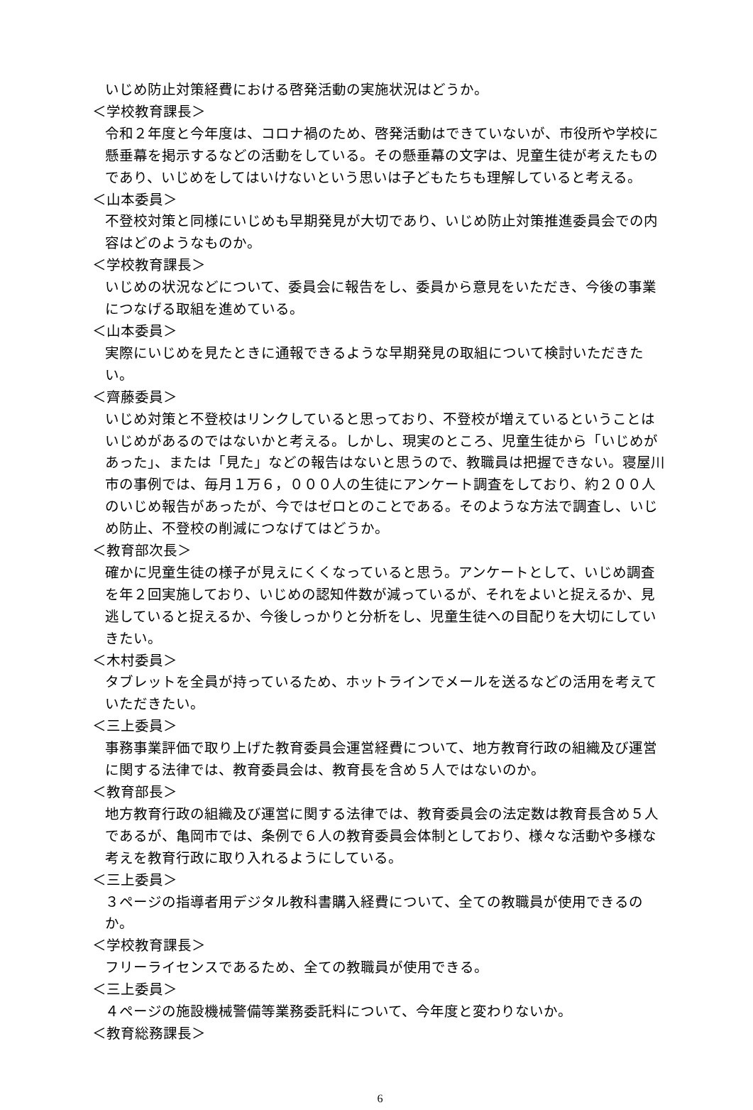いじめ防止対策経費における啓発活動の実施状況はどうか。
＜学校教育課長＞
令和２年度と今年度は、コロナ禍のため、啓発活動はできていないが、市役所や学校に懸垂幕を掲示するなどの活動をしている。その懸垂幕の文字は、児童生徒が考えたものであり、いじめをしてはいけないという思いは子どもたちも理解していると考える。
＜山本委員＞
不登校対策と同様にいじめも早期発見が大切であり、いじめ防止対策推進委員会での内容はどのようなものか。
＜学校教育課長＞
いじめの状況などについて、委員会に報告をし、委員から意見をいただき、今後の事業につなげる取組を進めている。
＜山本委員＞
実際にいじめを見たときに通報できるような早期発見の取組について検討いただきたい。
＜齊藤委員＞
いじめ対策と不登校はリンクしていると思っており、不登校が増えているということはいじめがあるのではないかと考える。しかし、現実のところ、児童生徒から「いじめがあった」、または「見た」などの報告はないと思うので、教職員は把握できない。寝屋川市の事例では、毎月１万６，０００人の生徒にアンケート調査をしており、約２００人のいじめ報告があったが、今ではゼロとのことである。そのような方法で調査し、いじめ防止、不登校の削減につなげてはどうか。
＜教育部次長＞
確かに児童生徒の様子が見えにくくなっていると思う。アンケートとして、いじめ調査を年２回実施しており、いじめの認知件数が減っているが、それをよいと捉えるか、見逃していると捉えるか、今後しっかりと分析をし、児童生徒への目配りを大切にしていきたい。
＜木村委員＞
タブレットを全員が持っているため、ホットラインでメールを送るなどの活用を考えていただきたい。
＜三上委員＞
事務事業評価で取り上げた教育委員会運営経費について、地方教育行政の組織及び運営に関する法律では、教育委員会は、教育長を含め５人ではないのか。
＜教育部長＞
地方教育行政の組織及び運営に関する法律では、教育委員会の法定数は教育長含め５人であるが、亀岡市では、条例で６人の教育委員会体制としており、様々な活動や多様な考えを教育行政に取り入れるようにしている。
＜三上委員＞
３ページの指導者用デジタル教科書購入経費について、全ての教職員が使用できるのか。
＜学校教育課長＞
フリーライセンスであるため、全ての教職員が使用できる。
＜三上委員＞
４ページの施設機械警備等業務委託料について、今年度と変わりないか。
＜教育総務課長＞
6